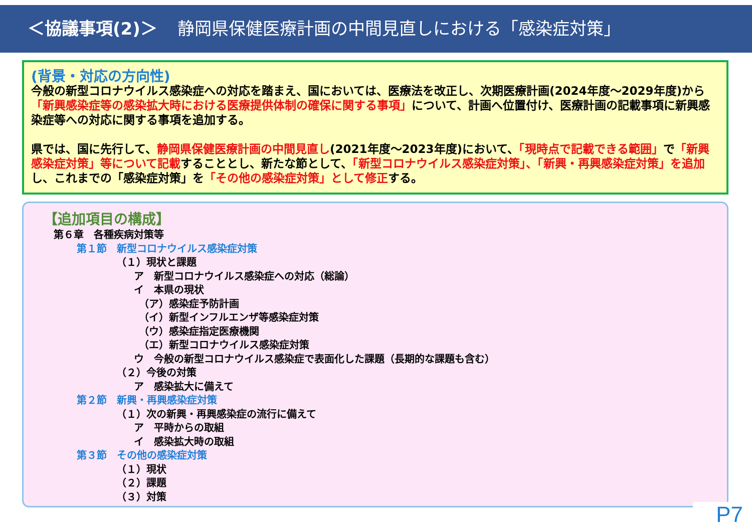＜協議事項(2)＞ 静岡県保健医療計画の中間見直しにおける「感染症対策」
(背景・対応の方向性)
今般の新型コロナウイルス感染症への対応を踏まえ、国においては、医療法を改正し、次期医療計画(2024年度～2029年度)から「新興感染症等の感染拡大時における医療提供体制の確保に関する事項」について、計画へ位置付け、医療計画の記載事項に新興感染症等への対応に関する事項を追加する。
県では、国に先行して、静岡県保健医療計画の中間見直し(2021年度～2023年度)において、「現時点で記載できる範囲」で「新興感染症対策」等について記載することとし、新たな節として、「新型コロナウイルス感染症対策」、「新興・再興感染症対策」を追加し、これまでの「感染症対策」を「その他の感染症対策」として修正する。
【追加項目の構成】
第６章　各種疾病対策等
第１節　新型コロナウイルス感染症対策
（１）現状と課題
ア　新型コロナウイルス感染症への対応（総論）
イ　本県の現状
（ア）感染症予防計画
（イ）新型インフルエンザ等感染症対策
（ウ）感染症指定医療機関
（エ）新型コロナウイルス感染症対策
ウ　今般の新型コロナウイルス感染症で表面化した課題（長期的な課題も含む）
（２）今後の対策
ア　感染拡大に備えて
第２節　新興・再興感染症対策
（１）次の新興・再興感染症の流行に備えて
ア　平時からの取組
イ　感染拡大時の取組
第３節　その他の感染症対策
（１）現状
（２）課題
（３）対策
P7